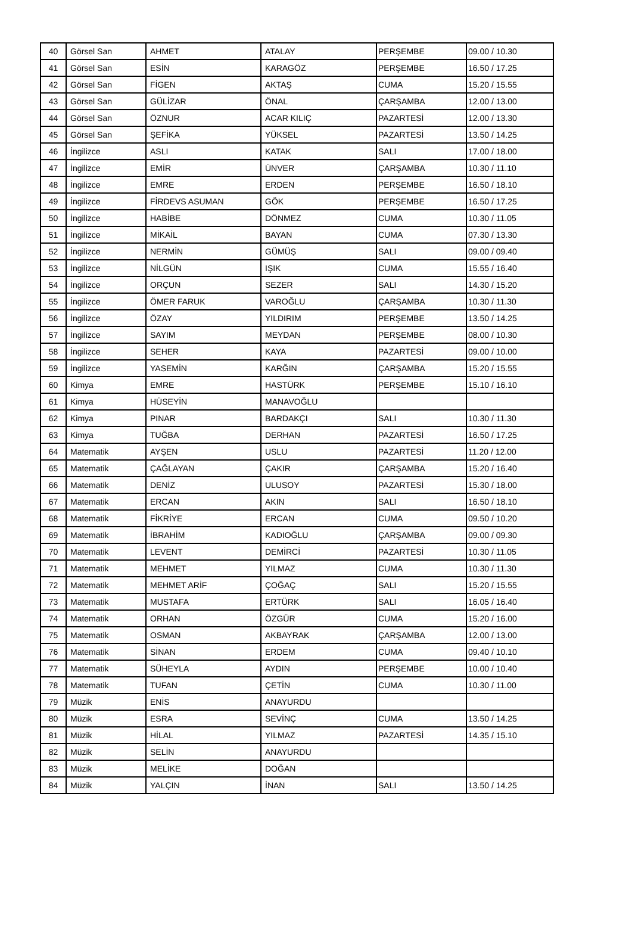| 40 | Görsel San | AHMET | ATALAY | PERŞEMBE | 09.00 / 10.30 |
| 41 | Görsel San | ESİN | KARAGÖZ | PERŞEMBE | 16.50 / 17.25 |
| 42 | Görsel San | FİGEN | AKTAŞ | CUMA | 15.20 / 15.55 |
| 43 | Görsel San | GÜLİZAR | ÖNAL | ÇARŞAMBA | 12.00 / 13.00 |
| 44 | Görsel San | ÖZNUR | ACAR KILIÇ | PAZARTESİ | 12.00 / 13.30 |
| 45 | Görsel San | ŞEFİKA | YÜKSEL | PAZARTESİ | 13.50 / 14.25 |
| 46 | İngilizce | ASLI | KATAK | SALI | 17.00 / 18.00 |
| 47 | İngilizce | EMİR | ÜNVER | ÇARŞAMBA | 10.30 / 11.10 |
| 48 | İngilizce | EMRE | ERDEN | PERŞEMBE | 16.50 / 18.10 |
| 49 | İngilizce | FİRDEVS ASUMAN | GÖK | PERŞEMBE | 16.50 / 17.25 |
| 50 | İngilizce | HABİBE | DÖNMEZ | CUMA | 10.30 / 11.05 |
| 51 | İngilizce | MİKAİL | BAYAN | CUMA | 07.30 / 13.30 |
| 52 | İngilizce | NERMİN | GÜMÜŞ | SALI | 09.00 / 09.40 |
| 53 | İngilizce | NİLGÜN | IŞIK | CUMA | 15.55 / 16.40 |
| 54 | İngilizce | ORÇUN | SEZER | SALI | 14.30 / 15.20 |
| 55 | İngilizce | ÖMER FARUK | VAROĞLU | ÇARŞAMBA | 10.30 / 11.30 |
| 56 | İngilizce | ÖZAY | YILDIRIM | PERŞEMBE | 13.50 / 14.25 |
| 57 | İngilizce | SAYIM | MEYDAN | PERŞEMBE | 08.00 / 10.30 |
| 58 | İngilizce | SEHER | KAYA | PAZARTESİ | 09.00 / 10.00 |
| 59 | İngilizce | YASEMİN | KARĞIN | ÇARŞAMBA | 15.20 / 15.55 |
| 60 | Kimya | EMRE | HASTÜRK | PERŞEMBE | 15.10 / 16.10 |
| 61 | Kimya | HÜSEYİN | MANAVOĞLU | | |
| 62 | Kimya | PINAR | BARDAKÇI | SALI | 10.30 / 11.30 |
| 63 | Kimya | TUĞBA | DERHAN | PAZARTESİ | 16.50 / 17.25 |
| 64 | Matematik | AYŞEN | USLU | PAZARTESİ | 11.20 / 12.00 |
| 65 | Matematik | ÇAĞLAYAN | ÇAKIR | ÇARŞAMBA | 15.20 / 16.40 |
| 66 | Matematik | DENİZ | ULUSOY | PAZARTESİ | 15.30 / 18.00 |
| 67 | Matematik | ERCAN | AKIN | SALI | 16.50 / 18.10 |
| 68 | Matematik | FİKRİYE | ERCAN | CUMA | 09.50 / 10.20 |
| 69 | Matematik | İBRAHİM | KADIOĞLU | ÇARŞAMBA | 09.00 / 09.30 |
| 70 | Matematik | LEVENT | DEMİRCİ | PAZARTESİ | 10.30 / 11.05 |
| 71 | Matematik | MEHMET | YILMAZ | CUMA | 10.30 / 11.30 |
| 72 | Matematik | MEHMET ARİF | ÇOĞAÇ | SALI | 15.20 / 15.55 |
| 73 | Matematik | MUSTAFA | ERTÜRK | SALI | 16.05 / 16.40 |
| 74 | Matematik | ORHAN | ÖZGÜR | CUMA | 15.20 / 16.00 |
| 75 | Matematik | OSMAN | AKBAYRAK | ÇARŞAMBA | 12.00 / 13.00 |
| 76 | Matematik | SİNAN | ERDEM | CUMA | 09.40 / 10.10 |
| 77 | Matematik | SÜHEYLA | AYDIN | PERŞEMBE | 10.00 / 10.40 |
| 78 | Matematik | TUFAN | ÇETİN | CUMA | 10.30 / 11.00 |
| 79 | Müzik | ENİS | ANAYURDU | | |
| 80 | Müzik | ESRA | SEVİNÇ | CUMA | 13.50 / 14.25 |
| 81 | Müzik | HİLAL | YILMAZ | PAZARTESİ | 14.35 / 15.10 |
| 82 | Müzik | SELİN | ANAYURDU | | |
| 83 | Müzik | MELİKE | DOĞAN | | |
| 84 | Müzik | YALÇIN | İNAN | SALI | 13.50 / 14.25 |